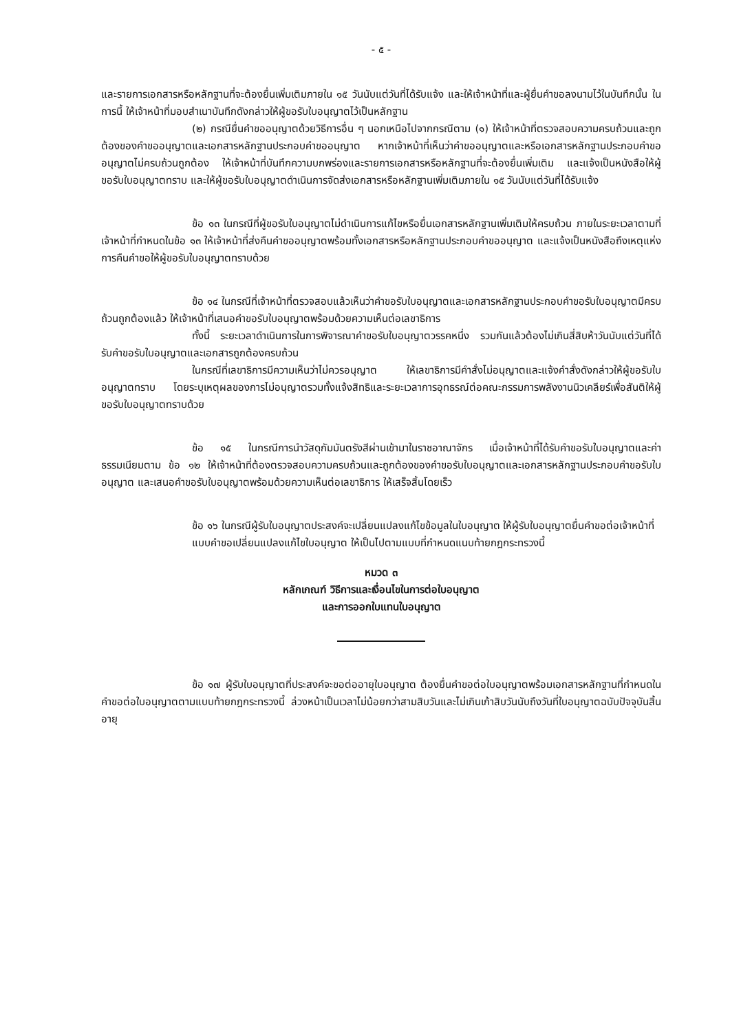- ๕ -
และรายการเอกสารหรือหลักฐานที่จะต้องยื่นเพิ่มเติมภายใน ๑๕ วันนับแต่วันที่ได้รับแจ้ง และให้เจ้าหน้าที่และผู้ยื่นคำขอลงนามไว้ในบันทึกนั้น ในการนี้ ให้เจ้าหน้าที่มอบสำเนาบันทึกดังกล่าวให้ผู้ขอรับใบอนุญาตไว้เป็นหลักฐาน
(๒) กรณียื่นคำขออนุญาตด้วยวิธีการอื่น ๆ นอกเหนือไปจากกรณีตาม (๑) ให้เจ้าหน้าที่ตรวจสอบความครบถ้วนและถูกต้องของคำขออนุญาตและเอกสารหลักฐานประกอบคำขออนุญาต หากเจ้าหน้าที่เห็นว่าคำขออนุญาตและหรือเอกสารหลักฐานประกอบคำขออนุญาตไม่ครบถ้วนถูกต้อง ให้เจ้าหน้าที่บันทึกความบกพร่องและรายการเอกสารหรือหลักฐานที่จะต้องยื่นเพิ่มเติม และแจ้งเป็นหนังสือให้ผู้ขอรับใบอนุญาตทราบ และให้ผู้ขอรับใบอนุญาตดำเนินการจัดส่งเอกสารหรือหลักฐานเพิ่มเติมภายใน ๑๕ วันนับแต่วันที่ได้รับแจ้ง
ข้อ ๑๓ ในกรณีที่ผู้ขอรับใบอนุญาตไม่ดำเนินการแก้ไขหรือยื่นเอกสารหลักฐานเพิ่มเติมให้ครบถ้วน ภายในระยะเวลาตามที่เจ้าหน้าที่กำหนดในข้อ ๑๓ ให้เจ้าหน้าที่ส่งคืนคำขออนุญาตพร้อมทั้งเอกสารหรือหลักฐานประกอบคำขออนุญาต และแจ้งเป็นหนังสือถึงเหตุแห่งการคืนคำขอให้ผู้ขอรับใบอนุญาตทราบด้วย
ข้อ ๑๔ ในกรณีที่เจ้าหน้าที่ตรวจสอบแล้วเห็นว่าคำขอรับใบอนุญาตและเอกสารหลักฐานประกอบคำขอรับใบอนุญาตมีครบถ้วนถูกต้องแล้ว ให้เจ้าหน้าที่เสนอคำขอรับใบอนุญาตพร้อมด้วยความเห็นต่อเลขาธิการ
ทั้งนี้ ระยะเวลาดำเนินการในการพิจารณาคำขอรับใบอนุญาตวรรคหนึ่ง รวมกันแล้วต้องไม่เกินสี่สิบห้าวันนับแต่วันที่ได้รับคำขอรับใบอนุญาตและเอกสารถูกต้องครบถ้วน
ในกรณีที่เลขาธิการมีความเห็นว่าไม่ควรอนุญาต ให้เลขาธิการมีคำสั่งไม่อนุญาตและแจ้งคำสั่งดังกล่าวให้ผู้ขอรับใบอนุญาตทราบ โดยระบุเหตุผลของการไม่อนุญาตรวมทั้งแจ้งสิทธิและระยะเวลาการอุทธรณ์ต่อคณะกรรมการพลังงานนิวเคลียร์เพื่อสันติให้ผู้ขอรับใบอนุญาตทราบด้วย
ข้อ ๑๕ ในกรณีการนำวัสดุกัมมันตรังสีผ่านเข้ามาในราชอาณาจักร เมื่อเจ้าหน้าที่ได้รับคำขอรับใบอนุญาตและค่าธรรมเนียมตาม ข้อ ๑๒ ให้เจ้าหน้าที่ต้องตรวจสอบความครบถ้วนและถูกต้องของคำขอรับใบอนุญาตและเอกสารหลักฐานประกอบคำขอรับใบอนุญาต และเสนอคำขอรับใบอนุญาตพร้อมด้วยความเห็นต่อเลขาธิการ ให้เสร็จสิ้นโดยเร็ว
ข้อ ๑๖ ในกรณีผู้รับใบอนุญาตประสงค์จะเปลี่ยนแปลงแก้ไขข้อมูลในใบอนุญาต ให้ผู้รับใบอนุญาตยื่นคำขอต่อเจ้าหน้าที่
แบบคำขอเปลี่ยนแปลงแก้ไขใบอนุญาต ให้เป็นไปตามแบบที่กำหนดแนบท้ายกฎกระทรวงนี้
หมวด ๓
หลักเกณฑ์ วิธีการและเงื่อนไขในการต่อใบอนุญาต
และการออกใบแทนใบอนุญาต
ข้อ ๑๗ ผู้รับใบอนุญาตที่ประสงค์จะขอต่ออายุใบอนุญาต ต้องยื่นคำขอต่อใบอนุญาตพร้อมเอกสารหลักฐานที่กำหนดในคำขอต่อใบอนุญาตตามแบบท้ายกฎกระทรวงนี้ ล่วงหน้าเป็นเวลาไม่น้อยกว่าสามสิบวันและไม่เกินเก้าสิบวันนับถึงวันที่ใบอนุญาตฉบับปัจจุบันสิ้นอายุ